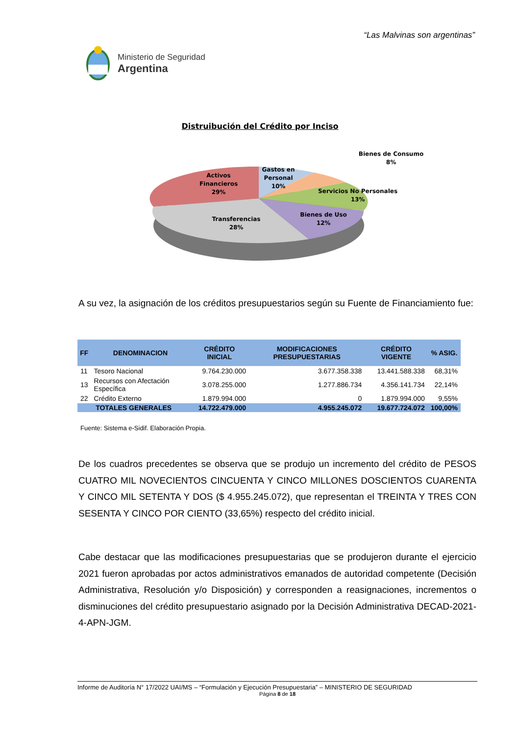“Las Malvinas son argentinas”
Ministerio de Seguridad
Argentina
Distruibución del Crédito por Inciso
Activos
Financieros
29%
Gastos en
Personal
10%
Bienes de Consumo
8%
Servicios No Personales
13%
Bienes de Uso
12%
Transferencias
28%
A su vez, la asignación de los créditos presupuestarios según su Fuente de Financiamiento fue:
| FF | DENOMINACION | CRÉDITO INICIAL | MODIFICACIONES PRESUPUESTARIAS | CRÉDITO VIGENTE | % ASIG. |
| --- | --- | --- | --- | --- | --- |
| 11 | Tesoro Nacional | 9.764.230.000 | 3.677.358.338 | 13.441.588.338 | 68,31% |
| 13 | Recursos con Afectación Específica | 3.078.255.000 | 1.277.886.734 | 4.356.141.734 | 22,14% |
| 22 | Crédito Externo | 1.879.994.000 | 0 | 1.879.994.000 | 9,55% |
| TOTALES GENERALES | | 14.722.479.000 | 4.955.245.072 | 19.677.724.072 | 100,00% |
Fuente: Sistema e-Sidif. Elaboración Propia.
De los cuadros precedentes se observa que se produjo un incremento del crédito de PESOS CUATRO MIL NOVECIENTOS CINCUENTA Y CINCO MILLONES DOSCIENTOS CUARENTA Y CINCO MIL SETENTA Y DOS ($ 4.955.245.072), que representan el TREINTA Y TRES CON SESENTA Y CINCO POR CIENTO (33,65%) respecto del crédito inicial.
Cabe destacar que las modificaciones presupuestarias que se produjeron durante el ejercicio 2021 fueron aprobadas por actos administrativos emanados de autoridad competente (Decisión Administrativa, Resolución y/o Disposición) y corresponden a reasignaciones, incrementos o disminuciones del crédito presupuestario asignado por la Decisión Administrativa DECAD-2021-4-APN-JGM.
Informe de Auditoría N° 17/2022 UAI/MS – “Formulación y Ejecución Presupuestaria” – MINISTERIO DE SEGURIDAD
Página 8 de 18